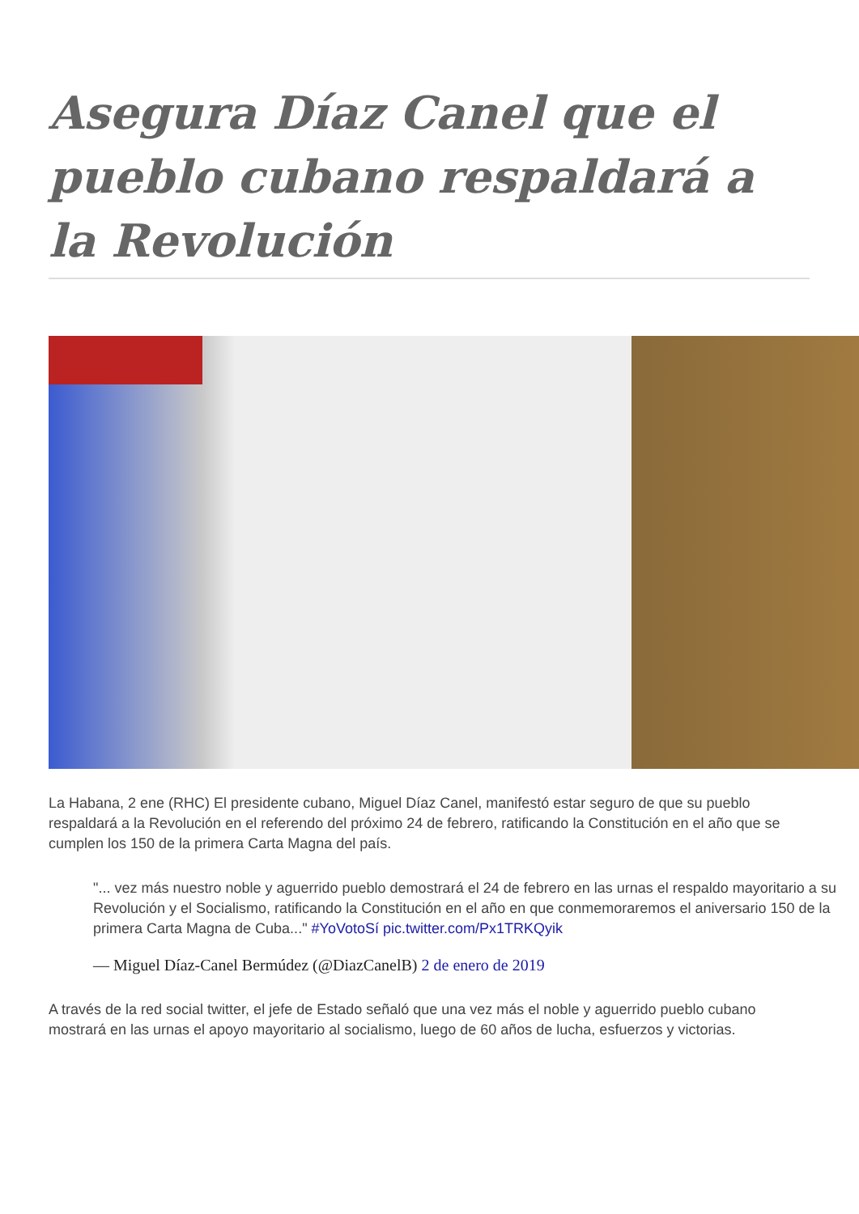Asegura Díaz Canel que el pueblo cubano respaldará a la Revolución
La Habana, 2 ene (RHC) El presidente cubano, Miguel Díaz Canel, manifestó estar seguro de que su pueblo respaldará a la Revolución en el referendo del próximo 24 de febrero, ratificando la Constitución en el año que se cumplen los 150 de la primera Carta Magna del país.
"... vez más nuestro noble y aguerrido pueblo demostrará el 24 de febrero en las urnas el respaldo mayoritario a su Revolución y el Socialismo, ratificando la Constitución en el año en que conmemoraremos el aniversario 150 de la primera Carta Magna de Cuba..." #YoVotoSí pic.twitter.com/Px1TRKQyik
— Miguel Díaz-Canel Bermúdez (@DiazCanelB) 2 de enero de 2019
A través de la red social twitter, el jefe de Estado señaló que una vez más el noble y aguerrido pueblo cubano mostrará en las urnas el apoyo mayoritario al socialismo, luego de 60 años de lucha, esfuerzos y victorias.